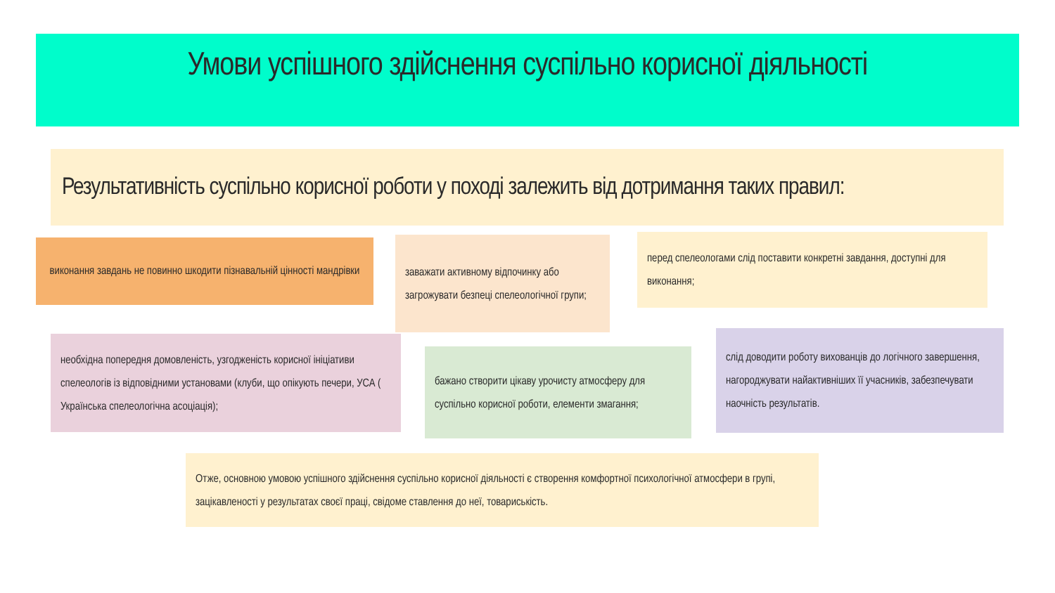Умови успішного здійснення суспільно корисної діяльності
Результативність суспільно корисної роботи у поході залежить від дотримання таких правил:
виконання завдань не повинно шкодити пізнавальній цінності мандрівки
заважати активному відпочинку або загрожувати безпеці спелеологічної групи;
перед спелеологами слід поставити конкретні завдання, доступні для виконання;
необхідна попередня домовленість, узгодженість корисної ініціативи спелеологів із відповідними установами (клуби, що опікують печери, УСА ( Українська спелеологічна асоціація);
бажано створити цікаву урочисту атмосферу для суспільно корисної роботи, елементи змагання;
слід доводити роботу вихованців до логічного завершення, нагороджувати найактивніших її учасників, забезпечувати наочність результатів.
Отже, основною умовою успішного здійснення суспільно корисної діяльності є створення комфортної психологічної атмосфери в групі, зацікавленості у результатах своєї праці, свідоме ставлення до неї, товариськість.